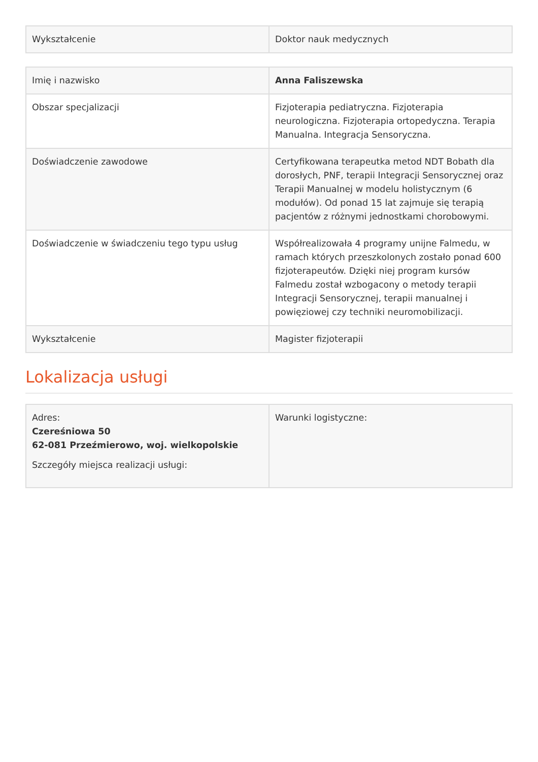| Wykształcenie | Doktor nauk medycznych |
| Imię i nazwisko | Anna Faliszewska |
| Obszar specjalizacji | Fizjoterapia pediatryczna. Fizjoterapia neurologiczna. Fizjoterapia ortopedyczna. Terapia Manualna. Integracja Sensoryczna. |
| Doświadczenie zawodowe | Certyfikowana terapeutka metod NDT Bobath dla dorosłych, PNF, terapii Integracji Sensorycznej oraz Terapii Manualnej w modelu holistycznym (6 modułów). Od ponad 15 lat zajmuje się terapią pacjentów z różnymi jednostkami chorobowymi. |
| Doświadczenie w świadczeniu tego typu usług | Współrealizowała 4 programy unijne Falmedu, w ramach których przeszkolonych zostało ponad 600 fizjoterapeutów. Dzięki niej program kursów Falmedu został wzbogacony o metody terapii Integracji Sensorycznej, terapii manualnej i powięziowej czy techniki neuromobilizacji. |
| Wykształcenie | Magister fizjoterapii |
Lokalizacja usługi
| Adres: Czereśniowa 50 62-081 Przeźmierowo, woj. wielkopolskie Szczegóły miejsca realizacji usługi: | Warunki logistyczne: |